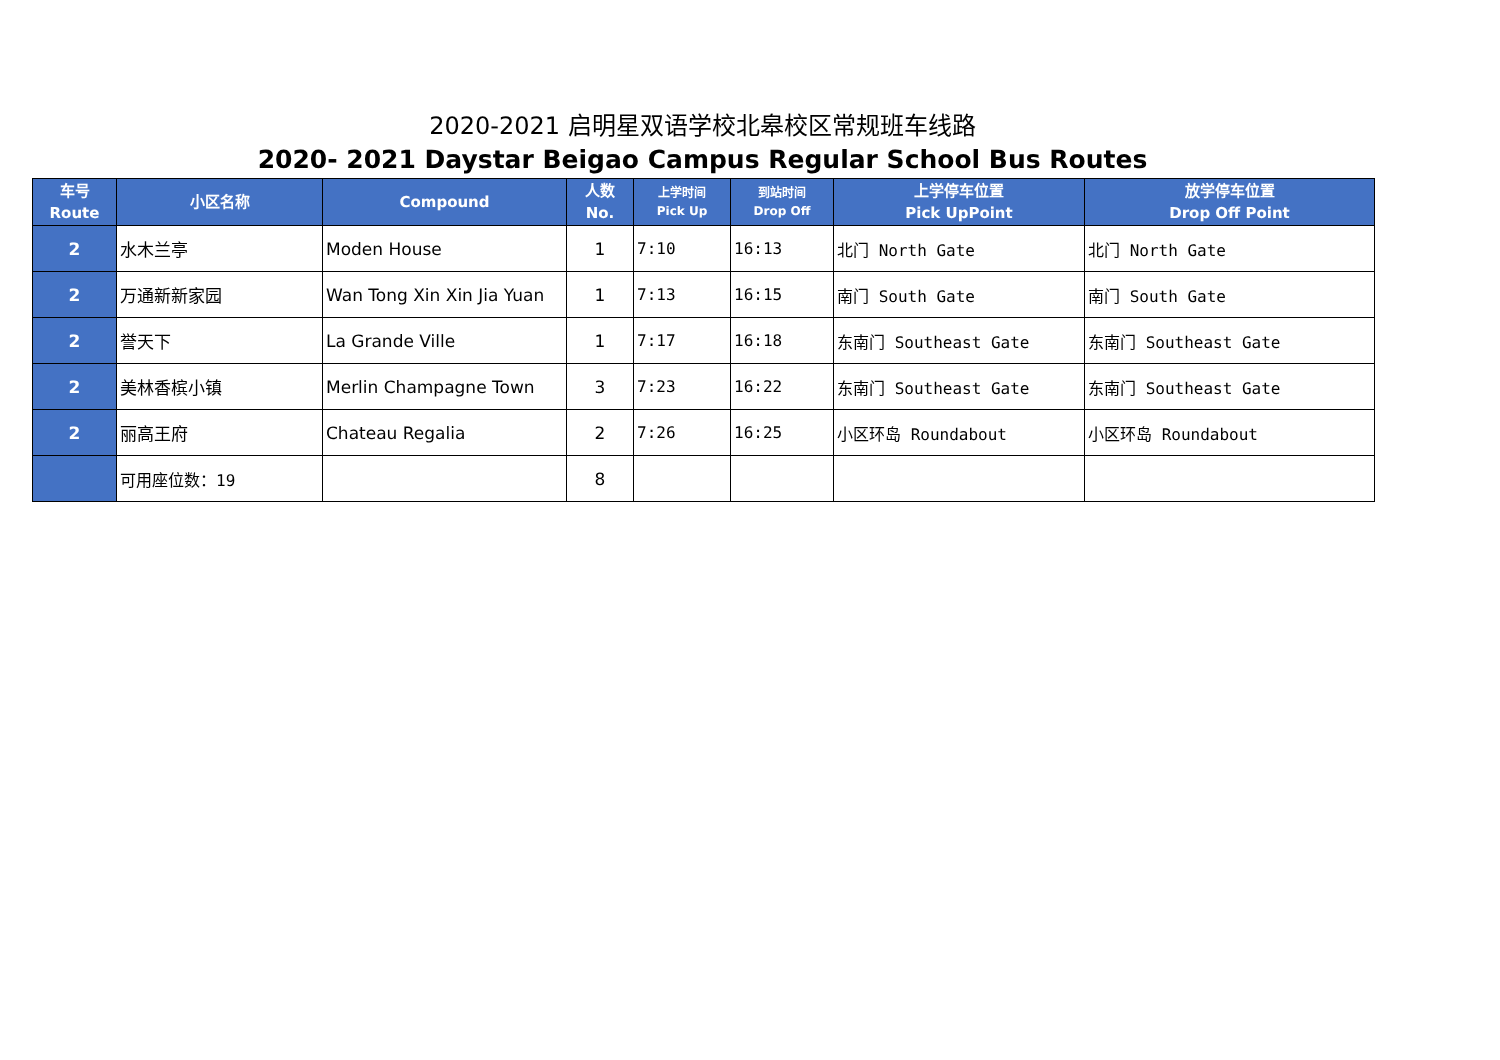2020-2021 启明星双语学校北皋校区常规班车线路
2020- 2021 Daystar Beigao Campus Regular School Bus Routes
| 车号 Route | 小区名称 | Compound | 人数 No. | 上学时间 Pick Up | 到站时间 Drop Off | 上学停车位置 Pick UpPoint | 放学停车位置 Drop Off Point |
| --- | --- | --- | --- | --- | --- | --- | --- |
| 2 | 水木兰亭 | Moden House | 1 | 7:10 | 16:13 | 北门 North Gate | 北门 North Gate |
| 2 | 万通新新家园 | Wan Tong Xin Xin Jia Yuan | 1 | 7:13 | 16:15 | 南门 South Gate | 南门 South Gate |
| 2 | 誉天下 | La Grande Ville | 1 | 7:17 | 16:18 | 东南门 Southeast Gate | 东南门 Southeast Gate |
| 2 | 美林香槟小镇 | Merlin Champagne Town | 3 | 7:23 | 16:22 | 东南门 Southeast Gate | 东南门 Southeast Gate |
| 2 | 丽高王府 | Chateau Regalia | 2 | 7:26 | 16:25 | 小区环岛 Roundabout | 小区环岛 Roundabout |
| | 可用座位数：19 | | 8 | | | | |